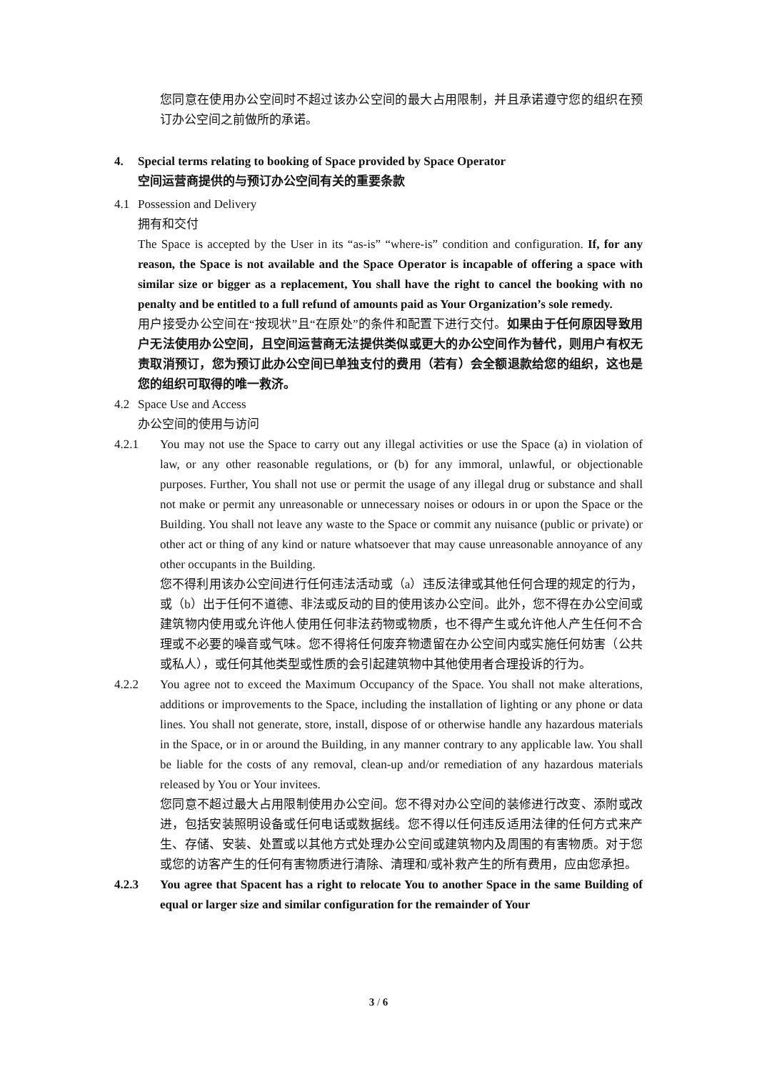您同意在使用办公空间时不超过该办公空间的最大占用限制，并且承诺遵守您的组织在预订办公空间之前做所的承诺。
4. Special terms relating to booking of Space provided by Space Operator
空间运营商提供的与预订办公空间有关的重要条款
4.1 Possession and Delivery
拥有和交付
The Space is accepted by the User in its “as-is” “where-is” condition and configuration. If, for any reason, the Space is not available and the Space Operator is incapable of offering a space with similar size or bigger as a replacement, You shall have the right to cancel the booking with no penalty and be entitled to a full refund of amounts paid as Your Organization’s sole remedy.
用户接受办公空间在“按现状”且“在原处”的条件和配置下进行交付。如果由于任何原因导致用户无法使用办公空间，且空间运营商无法提供类似或更大的办公空间作为替代，则用户有权无责取消预订，您为预订此办公空间已单独支付的费用（若有）会全额退款给您的组织，这也是您的组织可取得的唯一救济。
4.2 Space Use and Access
办公空间的使用与访问
4.2.1 You may not use the Space to carry out any illegal activities or use the Space (a) in violation of law, or any other reasonable regulations, or (b) for any immoral, unlawful, or objectionable purposes. Further, You shall not use or permit the usage of any illegal drug or substance and shall not make or permit any unreasonable or unnecessary noises or odours in or upon the Space or the Building. You shall not leave any waste to the Space or commit any nuisance (public or private) or other act or thing of any kind or nature whatsoever that may cause unreasonable annoyance of any other occupants in the Building.
您不得利用该办公空间进行任何违法活动或（a）违反法律或其他任何合理的规定的行为，或（b）出于任何不道德、非法或反动的目的使用该办公空间。此外，您不得在办公空间或建筑物内使用或允许他人使用任何非法药物或物质，也不得产生或允许他人产生任何不合理或不必要的噪音或气味。您不得将任何废弃物遗留在办公空间内或实施任何妨害（公共或私人），或任何其他类型或性质的会引起建筑物中其他使用者合理投诉的行为。
4.2.2 You agree not to exceed the Maximum Occupancy of the Space. You shall not make alterations, additions or improvements to the Space, including the installation of lighting or any phone or data lines. You shall not generate, store, install, dispose of or otherwise handle any hazardous materials in the Space, or in or around the Building, in any manner contrary to any applicable law. You shall be liable for the costs of any removal, clean-up and/or remediation of any hazardous materials released by You or Your invitees.
您同意不超过最大占用限制使用办公空间。您不得对办公空间的装修进行改变、添附或改进，包括安装照明设备或任何电话或数据线。您不得以任何违反适用法律的任何方式来产生、存储、安装、处置或以其他方式处理办公空间或建筑物内及周围的有害物质。对于您或您的访客产生的任何有害物质进行清除、清理和/或补救产生的所有费用，应由您承担。
4.2.3 You agree that Spacent has a right to relocate You to another Space in the same Building of equal or larger size and similar configuration for the remainder of Your
3 / 6